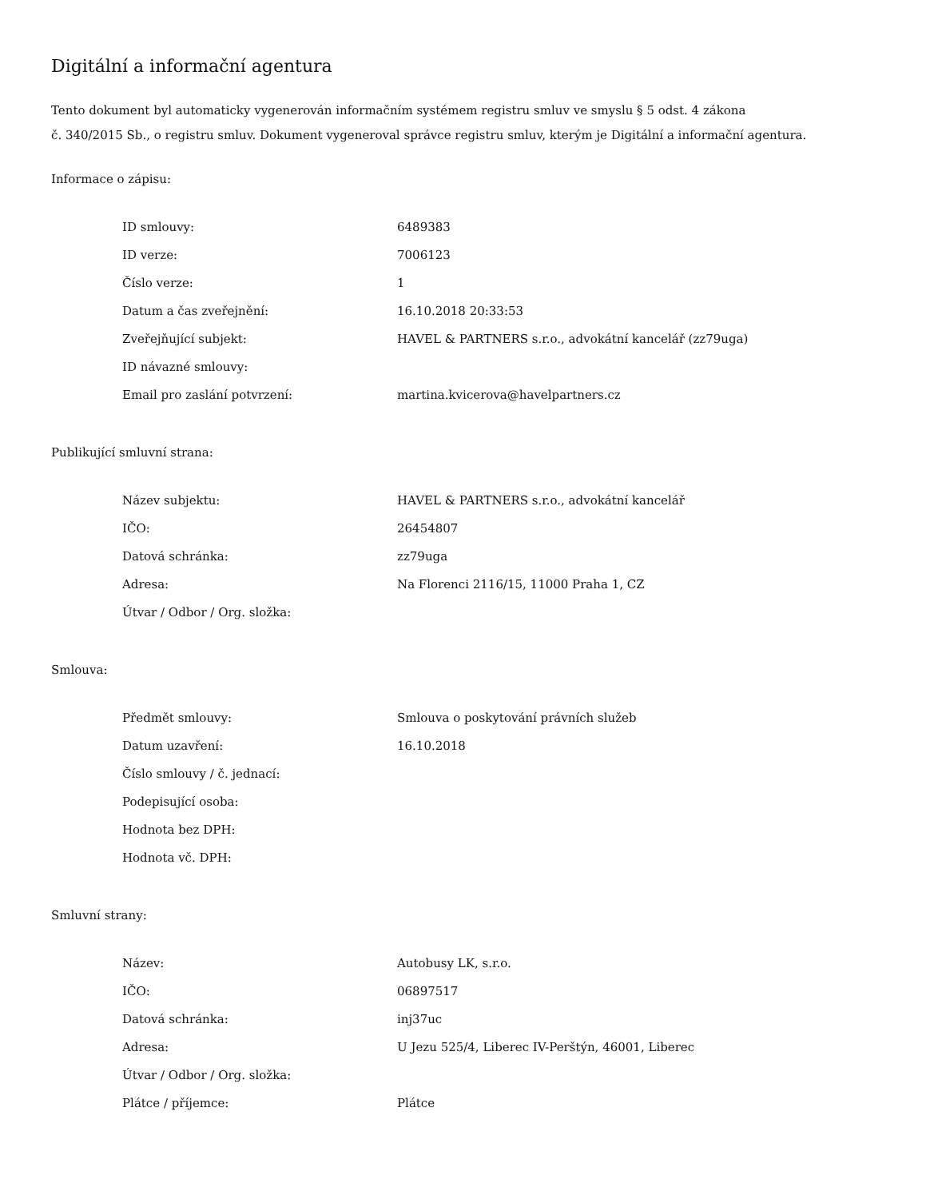Digitální a informační agentura
Tento dokument byl automaticky vygenerován informačním systémem registru smluv ve smyslu § 5 odst. 4 zákona
č. 340/2015 Sb., o registru smluv. Dokument vygeneroval správce registru smluv, kterým je Digitální a informační agentura.
Informace o zápisu:
| ID smlouvy: | 6489383 |
| ID verze: | 7006123 |
| Číslo verze: | 1 |
| Datum a čas zveřejnění: | 16.10.2018 20:33:53 |
| Zveřejňující subjekt: | HAVEL & PARTNERS s.r.o., advokátní kancelář (zz79uga) |
| ID návazné smlouvy: | |
| Email pro zaslání potvrzení: | martina.kvicerova@havelpartners.cz |
Publikující smluvní strana:
| Název subjektu: | HAVEL & PARTNERS s.r.o., advokátní kancelář |
| IČO: | 26454807 |
| Datová schránka: | zz79uga |
| Adresa: | Na Florenci 2116/15, 11000 Praha 1, CZ |
| Útvar / Odbor / Org. složka: | |
Smlouva:
| Předmět smlouvy: | Smlouva o poskytování právních služeb |
| Datum uzavření: | 16.10.2018 |
| Číslo smlouvy / č. jednací: | |
| Podepisující osoba: | |
| Hodnota bez DPH: | |
| Hodnota vč. DPH: | |
Smluvní strany:
| Název: | Autobusy LK, s.r.o. |
| IČO: | 06897517 |
| Datová schránka: | inj37uc |
| Adresa: | U Jezu 525/4, Liberec IV-Perštýn, 46001, Liberec |
| Útvar / Odbor / Org. složka: | |
| Plátce / příjemce: | Plátce |